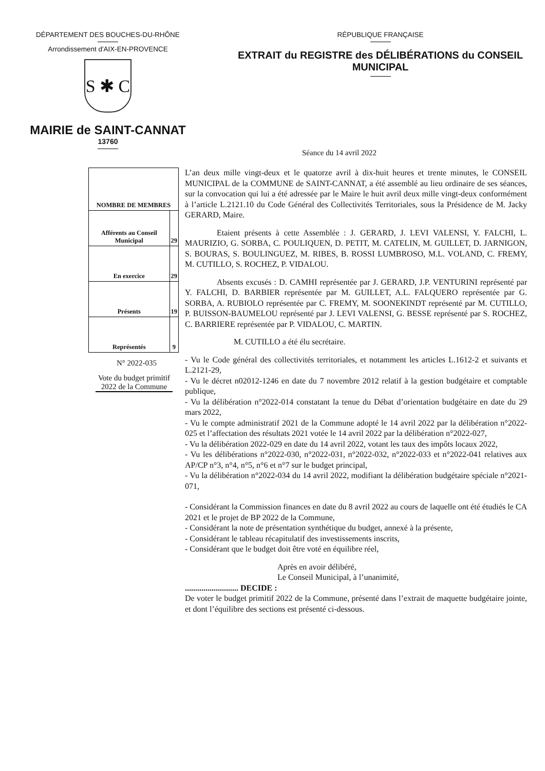DÉPARTEMENT DES BOUCHES-DU-RHÔNE
Arrondissement d'AIX-EN-PROVENCE
S ✱ C
MAIRIE de SAINT-CANNAT
13760
RÉPUBLIQUE FRANÇAISE
EXTRAIT du REGISTRE des DÉLIBÉRATIONS du CONSEIL MUNICIPAL
Séance du 14 avril 2022
| NOMBRE DE MEMBRES | |
| --- | --- |
| Afférents au Conseil Municipal | 29 |
| En exercice | 29 |
| Présents | 19 |
| Représentés | 9 |
N° 2022-035
Vote du budget primitif 2022 de la Commune
L’an deux mille vingt-deux et le quatorze avril à dix-huit heures et trente minutes, le CONSEIL MUNICIPAL de la COMMUNE de SAINT-CANNAT, a été assemblé au lieu ordinaire de ses séances, sur la convocation qui lui a été adressée par le Maire le huit avril deux mille vingt-deux conformément à l’article L.2121.10 du Code Général des Collectivités Territoriales, sous la Présidence de M. Jacky GERARD, Maire.
Etaient présents à cette Assemblée : J. GERARD, J. LEVI VALENSI, Y. FALCHI, L. MAURIZIO, G. SORBA, C. POULIQUEN, D. PETIT, M. CATELIN, M. GUILLET, D. JARNIGON, S. BOURAS, S. BOULINGUEZ, M. RIBES, B. ROSSI LUMBROSO, M.L. VOLAND, C. FREMY, M. CUTILLO, S. ROCHEZ, P. VIDALOU.
Absents excusés : D. CAMHI représentée par J. GERARD, J.P. VENTURINI représenté par Y. FALCHI, D. BARBIER représentée par M. GUILLET, A.L. FALQUERO représentée par G. SORBA, A. RUBIOLO représentée par C. FREMY, M. SOONEKINDT représenté par M. CUTILLO, P. BUISSON-BAUMELOU représenté par J. LEVI VALENSI, G. BESSE représenté par S. ROCHEZ, C. BARRIERE représentée par P. VIDALOU, C. MARTIN.
M. CUTILLO a été élu secrétaire.
- Vu le Code général des collectivités territoriales, et notamment les articles L.1612-2 et suivants et L.2121-29,
- Vu le décret n02012-1246 en date du 7 novembre 2012 relatif à la gestion budgétaire et comptable publique,
- Vu la délibération n°2022-014 constatant la tenue du Débat d’orientation budgétaire en date du 29 mars 2022,
- Vu le compte administratif 2021 de la Commune adopté le 14 avril 2022 par la délibération n°2022-025 et l’affectation des résultats 2021 votée le 14 avril 2022 par la délibération n°2022-027,
- Vu la délibération 2022-029 en date du 14 avril 2022, votant les taux des impôts locaux 2022,
- Vu les délibérations n°2022-030, n°2022-031, n°2022-032, n°2022-033 et n°2022-041 relatives aux AP/CP n°3, n°4, n°5, n°6 et n°7 sur le budget principal,
- Vu la délibération n°2022-034 du 14 avril 2022, modifiant la délibération budgétaire spéciale n°2021-071,
- Considérant la Commission finances en date du 8 avril 2022 au cours de laquelle ont été étudiés le CA 2021 et le projet de BP 2022 de la Commune,
- Considérant la note de présentation synthétique du budget, annexé à la présente,
- Considérant le tableau récapitulatif des investissements inscrits,
- Considérant que le budget doit être voté en équilibre réel,
Après en avoir délibéré,
Le Conseil Municipal, à l’unanimité,
.......................... DECIDE :
De voter le budget primitif 2022 de la Commune, présenté dans l’extrait de maquette budgétaire jointe, et dont l’équilibre des sections est présenté ci-dessous.